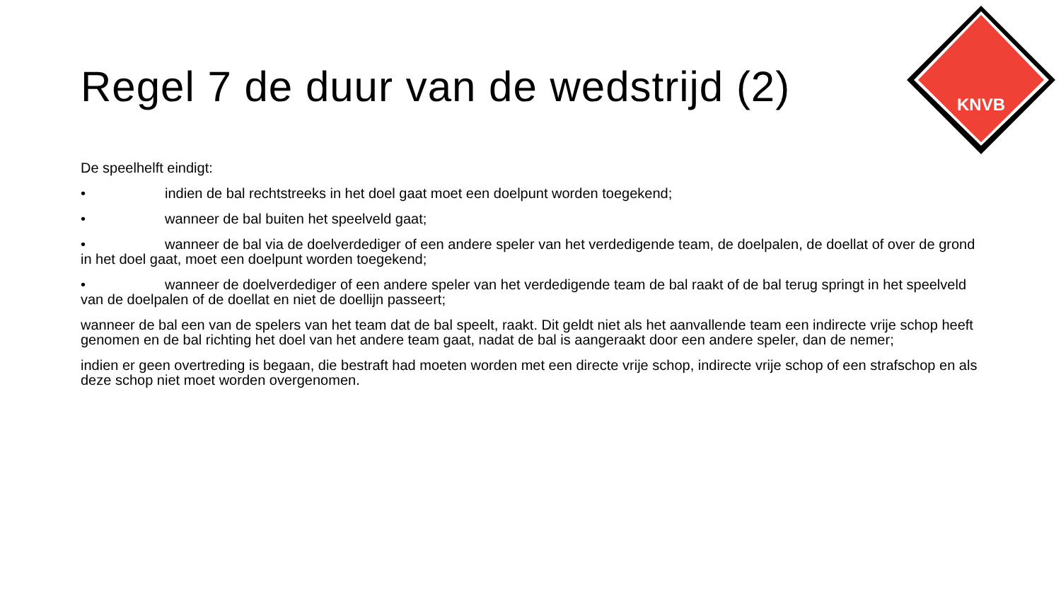KNVB
Regel 7 de duur van de wedstrijd (2)
De speelhelft eindigt:
• indien de bal rechtstreeks in het doel gaat moet een doelpunt worden toegekend;
• wanneer de bal buiten het speelveld gaat;
• wanneer de bal via de doelverdediger of een andere speler van het verdedigende team, de doelpalen, de doellat of over de grond in het doel gaat, moet een doelpunt worden toegekend;
• wanneer de doelverdediger of een andere speler van het verdedigende team de bal raakt of de bal terug springt in het speelveld van de doelpalen of de doellat en niet de doellijn passeert;
wanneer de bal een van de spelers van het team dat de bal speelt, raakt. Dit geldt niet als het aanvallende team een indirecte vrije schop heeft genomen en de bal richting het doel van het andere team gaat, nadat de bal is aangeraakt door een andere speler, dan de nemer;
indien er geen overtreding is begaan, die bestraft had moeten worden met een directe vrije schop, indirecte vrije schop of een strafschop en als deze schop niet moet worden overgenomen.